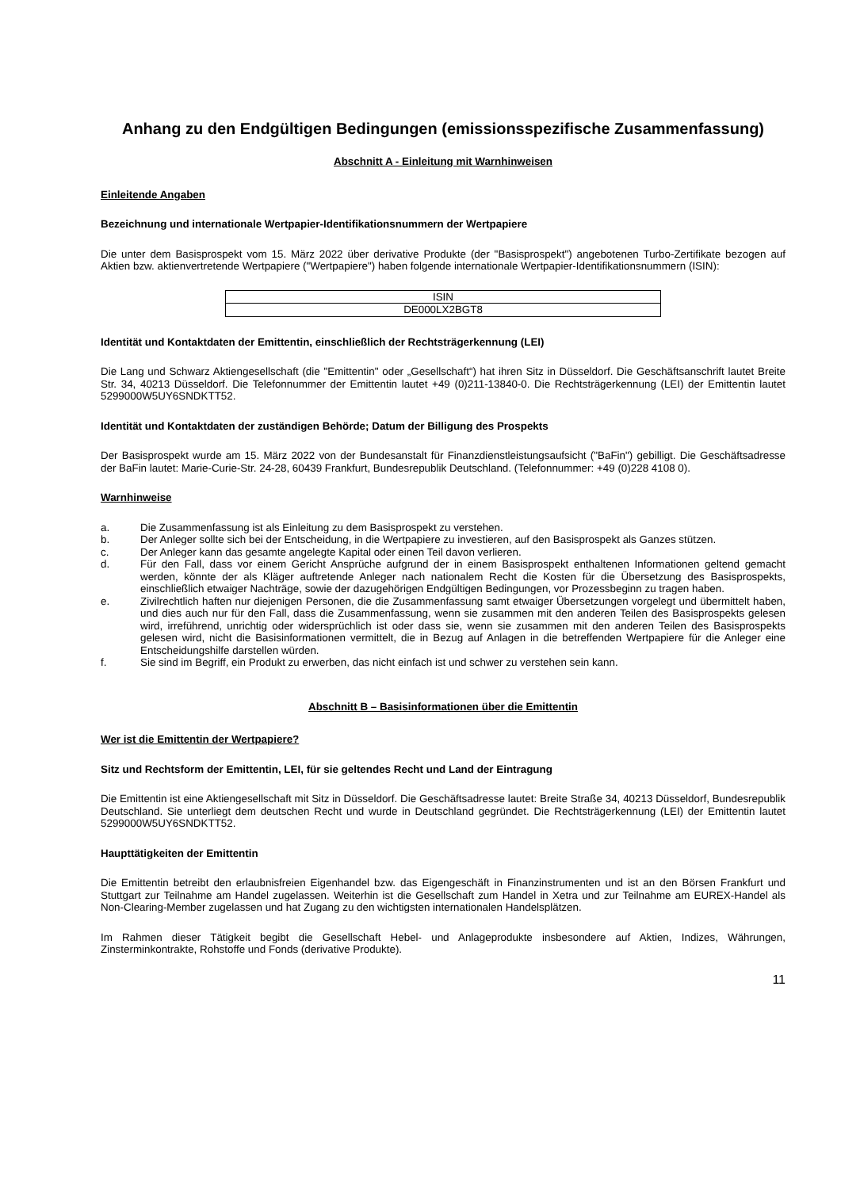Anhang zu den Endgültigen Bedingungen (emissionsspezifische Zusammenfassung)
Abschnitt A - Einleitung mit Warnhinweisen
Einleitende Angaben
Bezeichnung und internationale Wertpapier-Identifikationsnummern der Wertpapiere
Die unter dem Basisprospekt vom 15. März 2022 über derivative Produkte (der "Basisprospekt") angebotenen Turbo-Zertifikate bezogen auf Aktien bzw. aktienvertretende Wertpapiere ("Wertpapiere") haben folgende internationale Wertpapier-Identifikationsnummern (ISIN):
| ISIN |
| DE000LX2BGT8 |
Identität und Kontaktdaten der Emittentin, einschließlich der Rechtsträgerkennung (LEI)
Die Lang und Schwarz Aktiengesellschaft (die "Emittentin" oder „Gesellschaft“) hat ihren Sitz in Düsseldorf. Die Geschäftsanschrift lautet Breite Str. 34, 40213 Düsseldorf. Die Telefonnummer der Emittentin lautet +49 (0)211-13840-0. Die Rechtsträgerkennung (LEI) der Emittentin lautet 5299000W5UY6SNDKTT52.
Identität und Kontaktdaten der zuständigen Behörde; Datum der Billigung des Prospekts
Der Basisprospekt wurde am 15. März 2022 von der Bundesanstalt für Finanzdienstleistungsaufsicht ("BaFin") gebilligt. Die Geschäftsadresse der BaFin lautet: Marie-Curie-Str. 24-28, 60439 Frankfurt, Bundesrepublik Deutschland. (Telefonnummer: +49 (0)228 4108 0).
Warnhinweise
a. Die Zusammenfassung ist als Einleitung zu dem Basisprospekt zu verstehen.
b. Der Anleger sollte sich bei der Entscheidung, in die Wertpapiere zu investieren, auf den Basisprospekt als Ganzes stützen.
c. Der Anleger kann das gesamte angelegte Kapital oder einen Teil davon verlieren.
d. Für den Fall, dass vor einem Gericht Ansprüche aufgrund der in einem Basisprospekt enthaltenen Informationen geltend gemacht werden, könnte der als Kläger auftretende Anleger nach nationalem Recht die Kosten für die Übersetzung des Basisprospekts, einschließlich etwaiger Nachträge, sowie der dazugehörigen Endgültigen Bedingungen, vor Prozessbeginn zu tragen haben.
e. Zivilrechtlich haften nur diejenigen Personen, die die Zusammenfassung samt etwaiger Übersetzungen vorgelegt und übermittelt haben, und dies auch nur für den Fall, dass die Zusammenfassung, wenn sie zusammen mit den anderen Teilen des Basisprospekts gelesen wird, irreführend, unrichtig oder widersprüchlich ist oder dass sie, wenn sie zusammen mit den anderen Teilen des Basisprospekts gelesen wird, nicht die Basisinformationen vermittelt, die in Bezug auf Anlagen in die betreffenden Wertpapiere für die Anleger eine Entscheidungshilfe darstellen würden.
f. Sie sind im Begriff, ein Produkt zu erwerben, das nicht einfach ist und schwer zu verstehen sein kann.
Abschnitt B – Basisinformationen über die Emittentin
Wer ist die Emittentin der Wertpapiere?
Sitz und Rechtsform der Emittentin, LEI, für sie geltendes Recht und Land der Eintragung
Die Emittentin ist eine Aktiengesellschaft mit Sitz in Düsseldorf. Die Geschäftsadresse lautet: Breite Straße 34, 40213 Düsseldorf, Bundesrepublik Deutschland. Sie unterliegt dem deutschen Recht und wurde in Deutschland gegründet. Die Rechtsträgerkennung (LEI) der Emittentin lautet 5299000W5UY6SNDKTT52.
Haupttätigkeiten der Emittentin
Die Emittentin betreibt den erlaubnisfreien Eigenhandel bzw. das Eigengeschäft in Finanzinstrumenten und ist an den Börsen Frankfurt und Stuttgart zur Teilnahme am Handel zugelassen. Weiterhin ist die Gesellschaft zum Handel in Xetra und zur Teilnahme am EUREX-Handel als Non-Clearing-Member zugelassen und hat Zugang zu den wichtigsten internationalen Handelsplätzen.
Im Rahmen dieser Tätigkeit begibt die Gesellschaft Hebel- und Anlageprodukte insbesondere auf Aktien, Indizes, Währungen, Zinsterminkontrakte, Rohstoffe und Fonds (derivative Produkte).
11